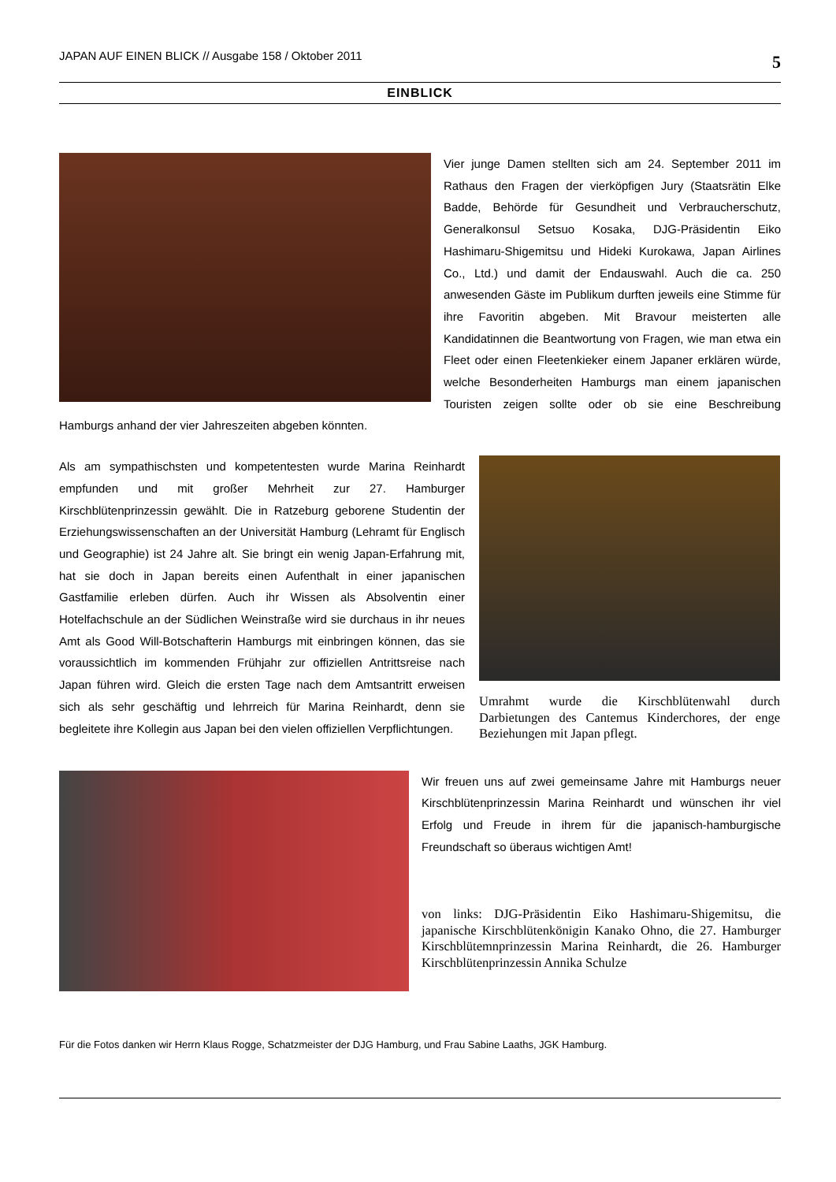JAPAN AUF EINEN BLICK // Ausgabe 158 / Oktober 2011 5
EINBLICK
Vier junge Damen stellten sich am 24. September 2011 im Rathaus den Fragen der vierköpfigen Jury (Staatsrätin Elke Badde, Behörde für Gesundheit und Verbraucherschutz, Generalkonsul Setsuo Kosaka, DJG-Präsidentin Eiko Hashimaru-Shigemitsu und Hideki Kurokawa, Japan Airlines Co., Ltd.) und damit der Endauswahl. Auch die ca. 250 anwesenden Gäste im Publikum durften jeweils eine Stimme für ihre Favoritin abgeben. Mit Bravour meisterten alle Kandidatinnen die Beantwortung von Fragen, wie man etwa ein Fleet oder einen Fleetenkieker einem Japaner erklären würde, welche Besonderheiten Hamburgs man einem japanischen Touristen zeigen sollte oder ob sie eine Beschreibung Hamburgs anhand der vier Jahreszeiten abgeben könnten.
Als am sympathischsten und kompetentesten wurde Marina Reinhardt empfunden und mit großer Mehrheit zur 27. Hamburger Kirschblütenprinzessin gewählt. Die in Ratzeburg geborene Studentin der Erziehungswissenschaften an der Universität Hamburg (Lehramt für Englisch und Geographie) ist 24 Jahre alt. Sie bringt ein wenig Japan-Erfahrung mit, hat sie doch in Japan bereits einen Aufenthalt in einer japanischen Gastfamilie erleben dürfen. Auch ihr Wissen als Absolventin einer Hotelfachschule an der Südlichen Weinstraße wird sie durchaus in ihr neues Amt als Good Will-Botschafterin Hamburgs mit einbringen können, das sie voraussichtlich im kommenden Frühjahr zur offiziellen Antrittsreise nach Japan führen wird. Gleich die ersten Tage nach dem Amtsantritt erweisen sich als sehr geschäftig und lehrreich für Marina Reinhardt, denn sie begleitete ihre Kollegin aus Japan bei den vielen offiziellen Verpflichtungen.
Umrahmt wurde die Kirschblütenwahl durch Darbietungen des Cantemus Kinderchores, der enge Beziehungen mit Japan pflegt.
Wir freuen uns auf zwei gemeinsame Jahre mit Hamburgs neuer Kirschblütenprinzessin Marina Reinhardt und wünschen ihr viel Erfolg und Freude in ihrem für die japanisch-hamburgische Freundschaft so überaus wichtigen Amt!
von links: DJG-Präsidentin Eiko Hashimaru-Shigemitsu, die japanische Kirschblütenkönigin Kanako Ohno, die 27. Hamburger Kirschblütemnprinzessin Marina Reinhardt, die 26. Hamburger Kirschblütenprinzessin Annika Schulze
Für die Fotos danken wir Herrn Klaus Rogge, Schatzmeister der DJG Hamburg, und Frau Sabine Laaths, JGK Hamburg.